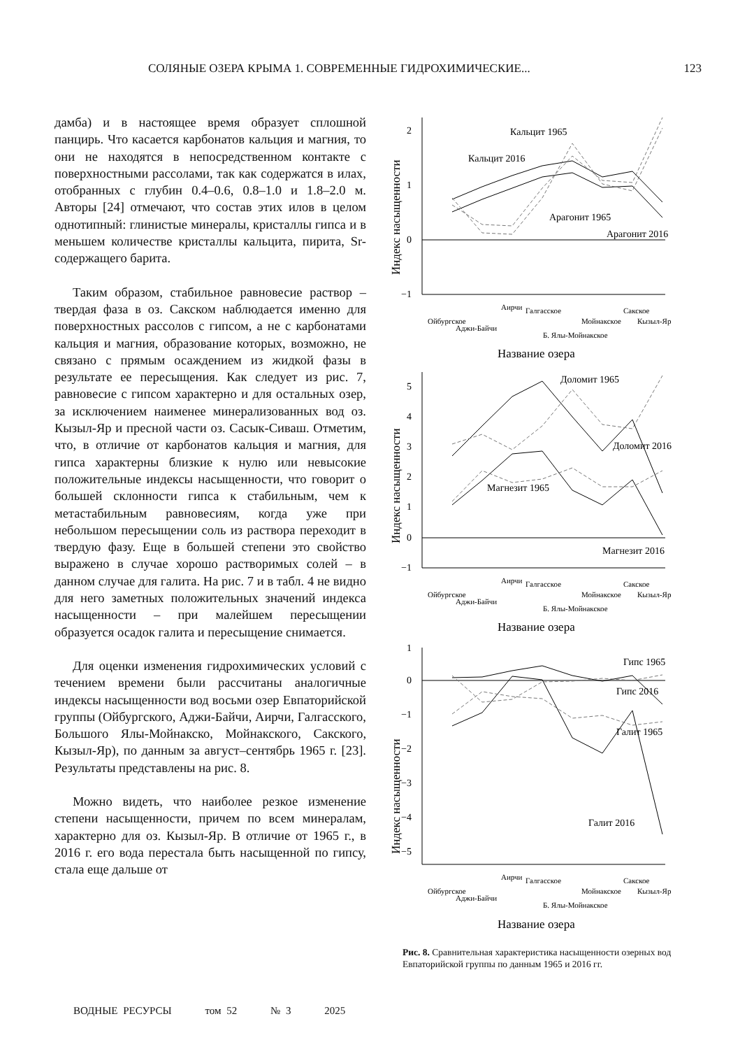СОЛЯНЫЕ ОЗЕРА КРЫМА 1. СОВРЕМЕННЫЕ ГИДРОХИМИЧЕСКИЕ... 123
дамба) и в настоящее время образует сплошной панцирь. Что касается карбонатов кальция и магния, то они не находятся в непосредственном контакте с поверхностными рассолами, так как содержатся в илах, отобранных с глубин 0.4–0.6, 0.8–1.0 и 1.8–2.0 м. Авторы [24] отмечают, что состав этих илов в целом однотипный: глинистые минералы, кристаллы гипса и в меньшем количестве кристаллы кальцита, пирита, Sr-содержащего барита.
Таким образом, стабильное равновесие раствор – твердая фаза в оз. Сакском наблюдается именно для поверхностных рассолов с гипсом, а не с карбонатами кальция и магния, образование которых, возможно, не связано с прямым осаждением из жидкой фазы в результате ее пересыщения. Как следует из рис. 7, равновесие с гипсом характерно и для остальных озер, за исключением наименее минерализованных вод оз. Кызыл-Яр и пресной части оз. Сасык-Сиваш. Отметим, что, в отличие от карбонатов кальция и магния, для гипса характерны близкие к нулю или невысокие положительные индексы насыщенности, что говорит о большей склонности гипса к стабильным, чем к метастабильным равновесиям, когда уже при небольшом пересыщении соль из раствора переходит в твердую фазу. Еще в большей степени это свойство выражено в случае хорошо растворимых солей – в данном случае для галита. На рис. 7 и в табл. 4 не видно для него заметных положительных значений индекса насыщенности – при малейшем пересыщении образуется осадок галита и пересыщение снимается.
Для оценки изменения гидрохимических условий с течением времени были рассчитаны аналогичные индексы насыщенности вод восьми озер Евпаторийской группы (Ойбургского, Аджи-Байчи, Аирчи, Галгасского, Большого Ялы-Мойнакско, Мойнакского, Сакского, Кызыл-Яр), по данным за август–сентябрь 1965 г. [23]. Результаты представлены на рис. 8.
Можно видеть, что наиболее резкое изменение степени насыщенности, причем по всем минералам, характерно для оз. Кызыл-Яр. В отличие от 1965 г., в 2016 г. его вода перестала быть насыщенной по гипсу, стала еще дальше от
Индекс насыщенности
2
1
0
−1
Кальцит 1965
Кальцит 2016
Арагонит 1965
Арагонит 2016
Ойбургское
Аджи-Байчи
Аирчи
Галгасское
Б. Ялы-Мойнакское
Мойнакское
Сакское
Кызыл-Яр
Название озера
Индекс насыщенности
5
4
3
2
1
0
−1
Доломит 1965
Доломит 2016
Магнезит 1965
Магнезит 2016
Ойбургское
Аджи-Байчи
Аирчи
Галгасское
Б. Ялы-Мойнакское
Мойнакское
Сакское
Кызыл-Яр
Название озера
Индекс насыщенности
1
0
−1
−2
−3
−4
−5
Гипс 1965
Гипс 2016
Галит 1965
Галит 2016
Ойбургское
Аджи-Байчи
Аирчи
Галгасское
Б. Ялы-Мойнакское
Мойнакское
Сакское
Кызыл-Яр
Название озера
Рис. 8. Сравнительная характеристика насыщенности озерных вод Евпаторийской группы по данным 1965 и 2016 гг.
ВОДНЫЕ РЕСУРСЫ том 52 № 3 2025